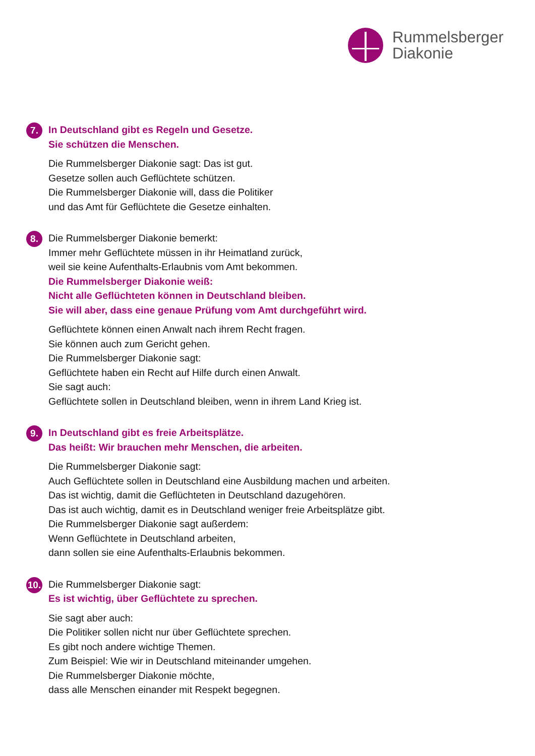Rummelsberger
Diakonie
7.
In Deutschland gibt es Regeln und Gesetze.
Sie schützen die Menschen.
Die Rummelsberger Diakonie sagt: Das ist gut.
Gesetze sollen auch Geflüchtete schützen.
Die Rummelsberger Diakonie will, dass die Politiker
und das Amt für Geflüchtete die Gesetze einhalten.
8.
Die Rummelsberger Diakonie bemerkt:
Immer mehr Geflüchtete müssen in ihr Heimatland zurück,
weil sie keine Aufenthalts-Erlaubnis vom Amt bekommen.
Die Rummelsberger Diakonie weiß:
Nicht alle Geflüchteten können in Deutschland bleiben.
Sie will aber, dass eine genaue Prüfung vom Amt durchgeführt wird.
Geflüchtete können einen Anwalt nach ihrem Recht fragen.
Sie können auch zum Gericht gehen.
Die Rummelsberger Diakonie sagt:
Geflüchtete haben ein Recht auf Hilfe durch einen Anwalt.
Sie sagt auch:
Geflüchtete sollen in Deutschland bleiben, wenn in ihrem Land Krieg ist.
9.
In Deutschland gibt es freie Arbeitsplätze.
Das heißt: Wir brauchen mehr Menschen, die arbeiten.
Die Rummelsberger Diakonie sagt:
Auch Geflüchtete sollen in Deutschland eine Ausbildung machen und arbeiten.
Das ist wichtig, damit die Geflüchteten in Deutschland dazugehören.
Das ist auch wichtig, damit es in Deutschland weniger freie Arbeitsplätze gibt.
Die Rummelsberger Diakonie sagt außerdem:
Wenn Geflüchtete in Deutschland arbeiten,
dann sollen sie eine Aufenthalts-Erlaubnis bekommen.
10.
Die Rummelsberger Diakonie sagt:
Es ist wichtig, über Geflüchtete zu sprechen.
Sie sagt aber auch:
Die Politiker sollen nicht nur über Geflüchtete sprechen.
Es gibt noch andere wichtige Themen.
Zum Beispiel: Wie wir in Deutschland miteinander umgehen.
Die Rummelsberger Diakonie möchte,
dass alle Menschen einander mit Respekt begegnen.